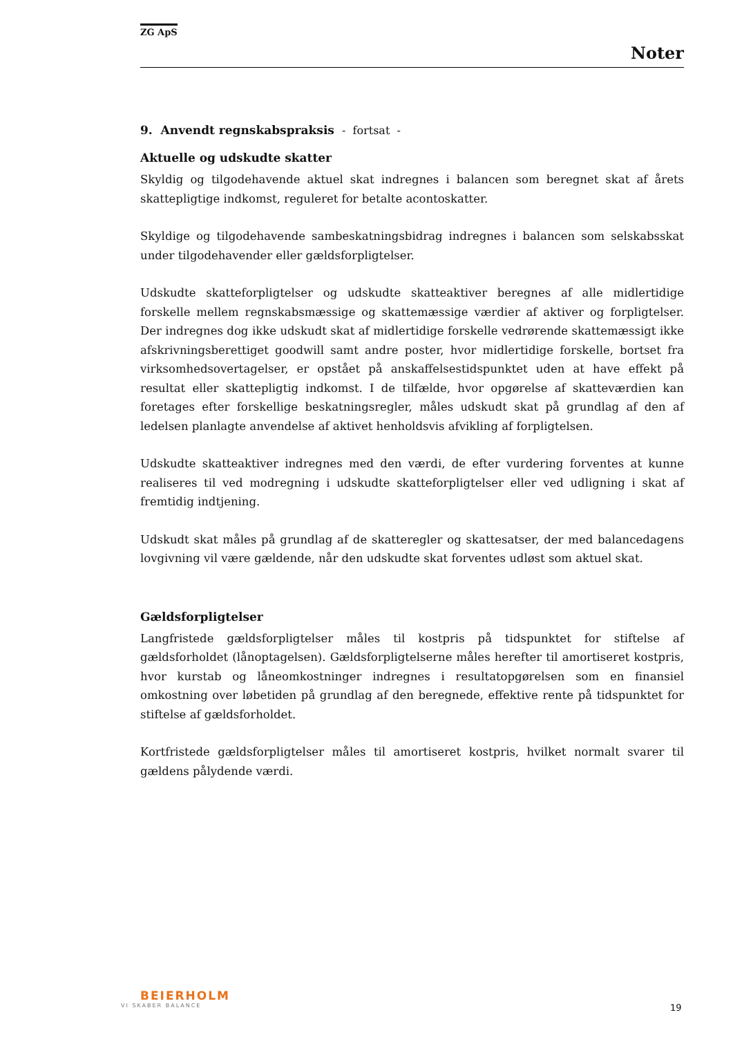ZG ApS
Noter
9. Anvendt regnskabspraksis - fortsat -
Aktuelle og udskudte skatter
Skyldig og tilgodehavende aktuel skat indregnes i balancen som beregnet skat af årets skattepligtige indkomst, reguleret for betalte acontoskatter.
Skyldige og tilgodehavende sambeskatningsbidrag indregnes i balancen som selskabsskat under tilgodehavender eller gældsforpligtelser.
Udskudte skatteforpligtelser og udskudte skatteaktiver beregnes af alle midlertidige forskelle mellem regnskabsmæssige og skattemæssige værdier af aktiver og forpligtelser. Der indregnes dog ikke udskudt skat af midlertidige forskelle vedrørende skattemæssigt ikke afskrivningsberettiget goodwill samt andre poster, hvor midlertidige forskelle, bortset fra virksomhedsovertagelser, er opstået på anskaffelsestidspunktet uden at have effekt på resultat eller skattepligtig indkomst. I de tilfælde, hvor opgørelse af skatteværdien kan foretages efter forskellige beskatningsregler, måles udskudt skat på grundlag af den af ledelsen planlagte anvendelse af aktivet henholdsvis afvikling af forpligtelsen.
Udskudte skatteaktiver indregnes med den værdi, de efter vurdering forventes at kunne realiseres til ved modregning i udskudte skatteforpligtelser eller ved udligning i skat af fremtidig indtjening.
Udskudt skat måles på grundlag af de skatteregler og skattesatser, der med balancedagens lovgivning vil være gældende, når den udskudte skat forventes udløst som aktuel skat.
Gældsforpligtelser
Langfristede gældsforpligtelser måles til kostpris på tidspunktet for stiftelse af gældsforholdet (lånoptagelsen). Gældsforpligtelserne måles herefter til amortiseret kostpris, hvor kurstab og låneomkostninger indregnes i resultatopgørelsen som en finansiel omkostning over løbetiden på grundlag af den beregnede, effektive rente på tidspunktet for stiftelse af gældsforholdet.
Kortfristede gældsforpligtelser måles til amortiseret kostpris, hvilket normalt svarer til gældens pålydende værdi.
BEIERHOLM
VI SKABER BALANCE
19